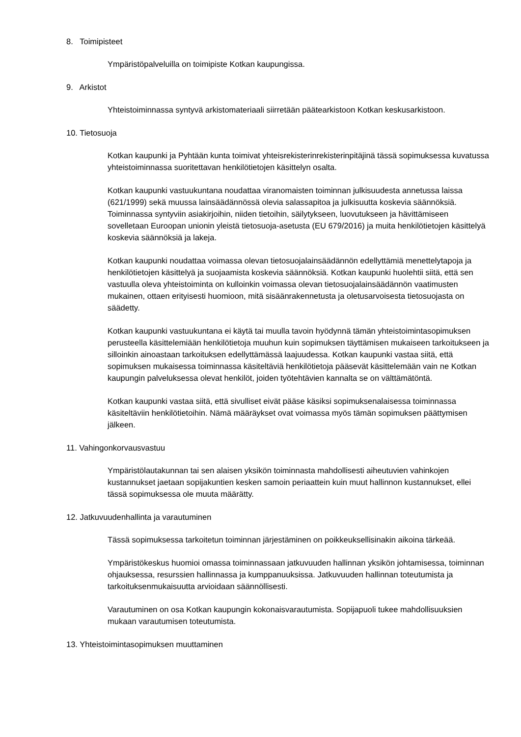8. Toimipisteet
Ympäristöpalveluilla on toimipiste Kotkan kaupungissa.
9. Arkistot
Yhteistoiminnassa syntyvä arkistomateriaali siirretään päätearkistoon Kotkan keskusarkistoon.
10. Tietosuoja
Kotkan kaupunki ja Pyhtään kunta toimivat yhteisrekisterinrekisterinpitäjinä tässä sopimuksessa kuvatussa yhteistoiminnassa suoritettavan henkilötietojen käsittelyn osalta.
Kotkan kaupunki vastuukuntana noudattaa viranomaisten toiminnan julkisuudesta annetussa laissa (621/1999) sekä muussa lainsäädännössä olevia salassapitoa ja julkisuutta koskevia säännöksiä. Toiminnassa syntyviin asiakirjoihin, niiden tietoihin, säilytykseen, luovutukseen ja hävittämiseen sovelletaan Euroopan unionin yleistä tietosuoja-asetusta (EU 679/2016) ja muita henkilötietojen käsittelyä koskevia säännöksiä ja lakeja.
Kotkan kaupunki noudattaa voimassa olevan tietosuojalainsäädännön edellyttämiä menettelytapoja ja henkilötietojen käsittelyä ja suojaamista koskevia säännöksiä. Kotkan kaupunki huolehtii siitä, että sen vastuulla oleva yhteistoiminta on kulloinkin voimassa olevan tietosuojalainsäädännön vaatimusten mukainen, ottaen erityisesti huomioon, mitä sisäänrakennetusta ja oletusarvoisesta tietosuojasta on säädetty.
Kotkan kaupunki vastuukuntana ei käytä tai muulla tavoin hyödynnä tämän yhteistoimintasopimuksen perusteella käsittelemiään henkilötietoja muuhun kuin sopimuksen täyttämisen mukaiseen tarkoitukseen ja silloinkin ainoastaan tarkoituksen edellyttämässä laajuudessa. Kotkan kaupunki vastaa siitä, että sopimuksen mukaisessa toiminnassa käsiteltäviä henkilötietoja pääsevät käsittelemään vain ne Kotkan kaupungin palveluksessa olevat henkilöt, joiden työtehtävien kannalta se on välttämätöntä.
Kotkan kaupunki vastaa siitä, että sivulliset eivät pääse käsiksi sopimuksenalaisessa toiminnassa käsiteltäviin henkilötietoihin. Nämä määräykset ovat voimassa myös tämän sopimuksen päättymisen jälkeen.
11. Vahingonkorvausvastuu
Ympäristölautakunnan tai sen alaisen yksikön toiminnasta mahdollisesti aiheutuvien vahinkojen kustannukset jaetaan sopijakuntien kesken samoin periaattein kuin muut hallinnon kustannukset, ellei tässä sopimuksessa ole muuta määrätty.
12. Jatkuvuudenhallinta ja varautuminen
Tässä sopimuksessa tarkoitetun toiminnan järjestäminen on poikkeuksellisinakin aikoina tärkeää.
Ympäristökeskus huomioi omassa toiminnassaan jatkuvuuden hallinnan yksikön johtamisessa, toiminnan ohjauksessa, resurssien hallinnassa ja kumppanuuksissa. Jatkuvuuden hallinnan toteutumista ja tarkoituksenmukaisuutta arvioidaan säännöllisesti.
Varautuminen on osa Kotkan kaupungin kokonaisvarautumista. Sopijapuoli tukee mahdollisuuksien mukaan varautumisen toteutumista.
13. Yhteistoimintasopimuksen muuttaminen